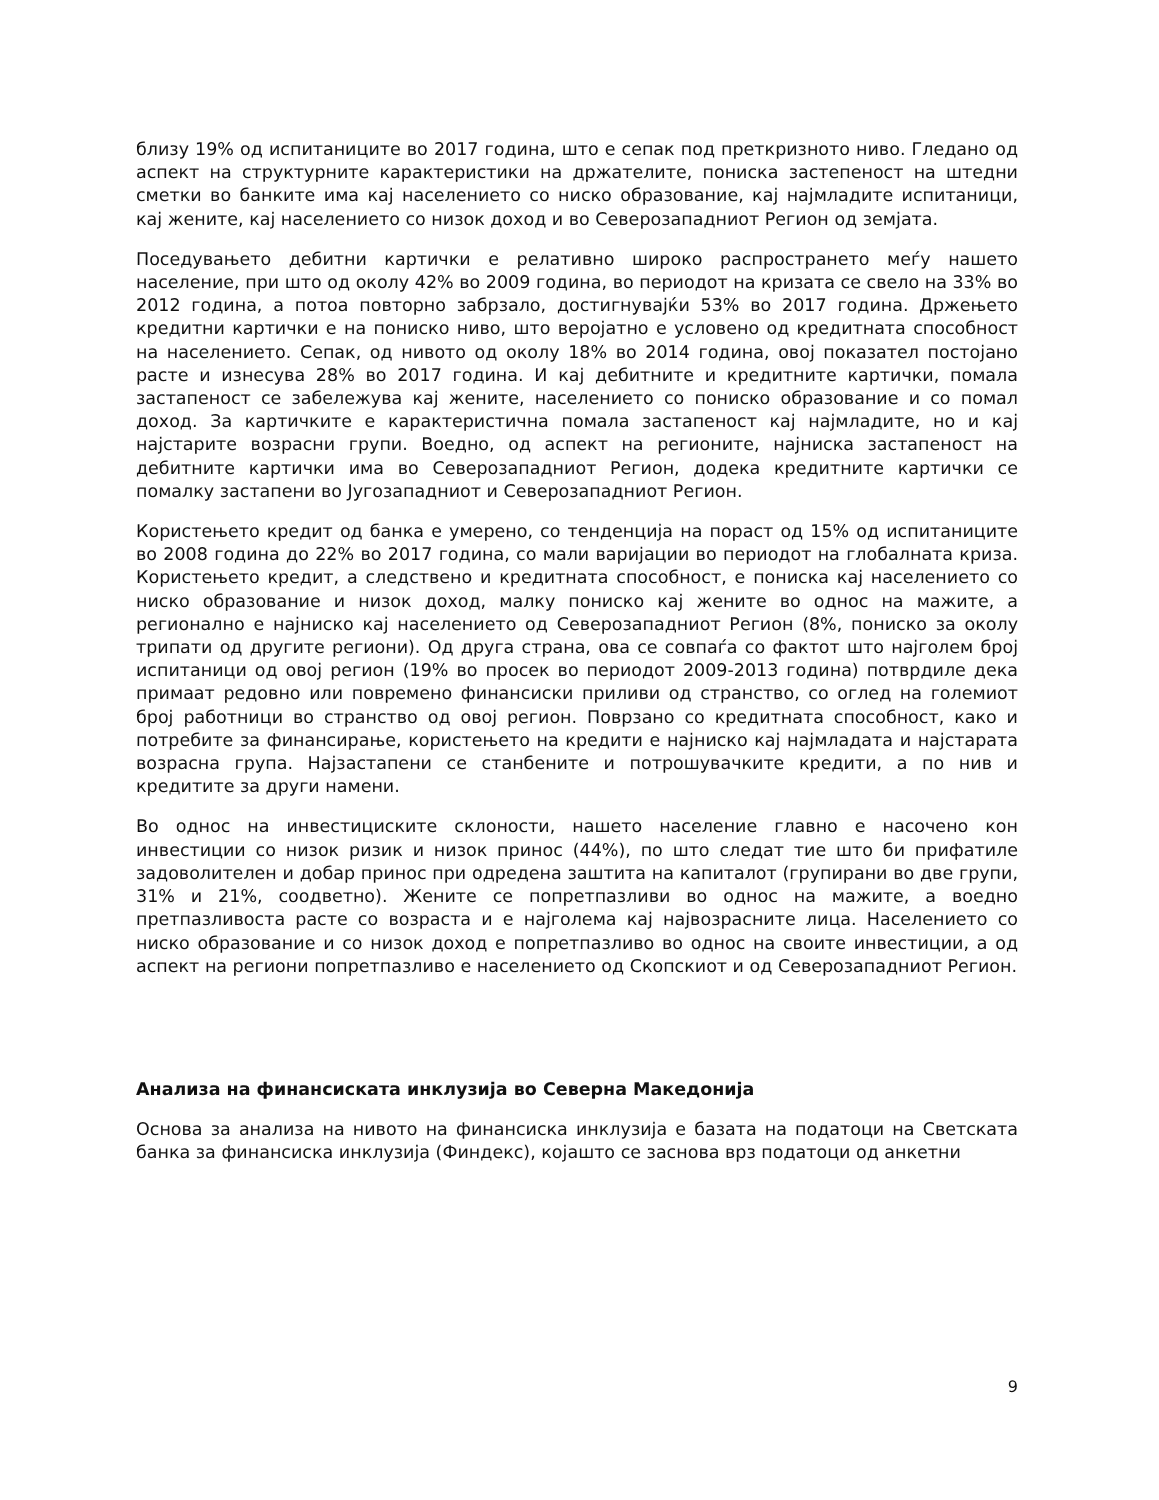близу 19% од испитаниците во 2017 година, што е сепак под преткризното ниво. Гледано од аспект на структурните карактеристики на држателите, пониска застепеност на штедни сметки во банките има кај населението со ниско образование, кај најмладите испитаници, кај жените, кај населението со низок доход и во Северозападниот Регион од земјата.
Поседувањето дебитни картички е релативно широко распространето меѓу нашето население, при што од околу 42% во 2009 година, во периодот на кризата се свело на 33% во 2012 година, а потоа повторно забрзало, достигнувајќи 53% во 2017 година. Држењето кредитни картички е на пониско ниво, што веројатно е условено од кредитната способност на населението. Сепак, од нивото од околу 18% во 2014 година, овој показател постојано расте и изнесува 28% во 2017 година. И кај дебитните и кредитните картички, помала застапеност се забележува кај жените, населението со пониско образование и со помал доход. За картичките е карактеристична помала застапеност кај најмладите, но и кај најстарите возрасни групи. Воедно, од аспект на регионите, најниска застапеност на дебитните картички има во Северозападниот Регион, додека кредитните картички се помалку застапени во Југозападниот и Северозападниот Регион.
Користењето кредит од банка е умерено, со тенденција на пораст од 15% од испитаниците во 2008 година до 22% во 2017 година, со мали варијации во периодот на глобалната криза. Користењето кредит, а следствено и кредитната способност, е пониска кај населението со ниско образование и низок доход, малку пониско кај жените во однос на мажите, а регионално е најниско кај населението од Северозападниот Регион (8%, пониско за околу трипати од другите региони). Од друга страна, ова се совпаѓа со фактот што најголем број испитаници од овој регион (19% во просек во периодот 2009-2013 година) потврдиле дека примаат редовно или повремено финансиски приливи од странство, со оглед на големиот број работници во странство од овој регион. Поврзано со кредитната способност, како и потребите за финансирање, користењето на кредити е најниско кај најмладата и најстарата возрасна група. Најзастапени се станбените и потрошувачките кредити, а по нив и кредитите за други намени.
Во однос на инвестициските склоности, нашето население главно е насочено кон инвестиции со низок ризик и низок принос (44%), по што следат тие што би прифатиле задоволителен и добар принос при одредена заштита на капиталот (групирани во две групи, 31% и 21%, соодветно). Жените се попретпазливи во однос на мажите, а воедно претпазливоста расте со возраста и е најголема кај највозрасните лица. Населението со ниско образование и со низок доход е попретпазливо во однос на своите инвестиции, а од аспект на региони попретпазливо е населението од Скопскиот и од Северозападниот Регион.
Анализа на финансиската инклузија во Северна Македонија
Основа за анализа на нивото на финансиска инклузија е базата на податоци на Светската банка за финансиска инклузија (Финдекс), којашто се заснова врз податоци од анкетни
9